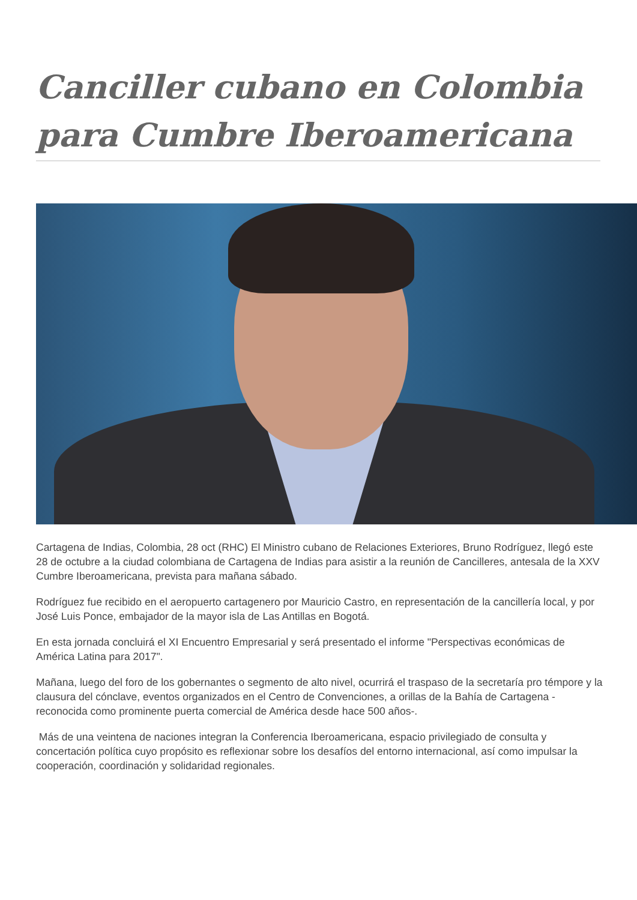Canciller cubano en Colombia para Cumbre Iberoamericana
Cartagena de Indias, Colombia, 28 oct (RHC) El Ministro cubano de Relaciones Exteriores, Bruno Rodríguez, llegó este 28 de octubre a la ciudad colombiana de Cartagena de Indias para asistir a la reunión de Cancilleres, antesala de la XXV Cumbre Iberoamericana, prevista para mañana sábado.
Rodríguez fue recibido en el aeropuerto cartagenero por Mauricio Castro, en representación de la cancillería local, y por José Luis Ponce, embajador de la mayor isla de Las Antillas en Bogotá.
En esta jornada concluirá el XI Encuentro Empresarial y será presentado el informe "Perspectivas económicas de América Latina para 2017".
Mañana, luego del foro de los gobernantes o segmento de alto nivel, ocurrirá el traspaso de la secretaría pro témpore y la clausura del cónclave, eventos organizados en el Centro de Convenciones, a orillas de la Bahía de Cartagena -reconocida como prominente puerta comercial de América desde hace 500 años-.
Más de una veintena de naciones integran la Conferencia Iberoamericana, espacio privilegiado de consulta y concertación política cuyo propósito es reflexionar sobre los desafíos del entorno internacional, así como impulsar la cooperación, coordinación y solidaridad regionales.